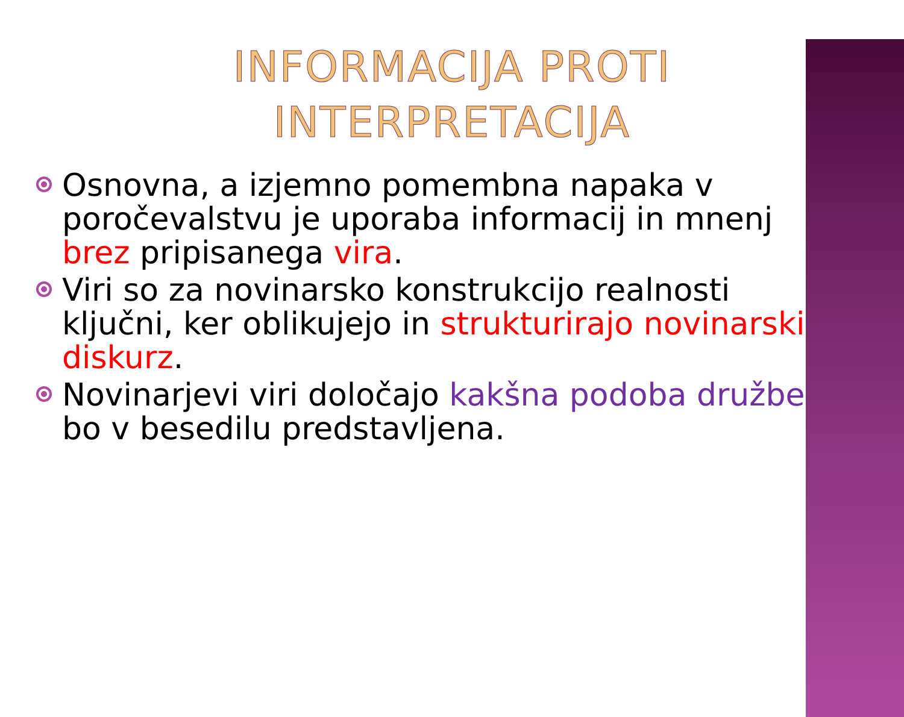INFORMACIJA PROTI
INTERPRETACIJA
Osnovna, a izjemno pomembna napaka v poročevalstvu je uporaba informacij in mnenj brez pripisanega vira.
Viri so za novinarsko konstrukcijo realnosti ključni, ker oblikujejo in strukturirajo novinarski diskurz.
Novinarjevi viri določajo kakšna podoba družbe bo v besedilu predstavljena.